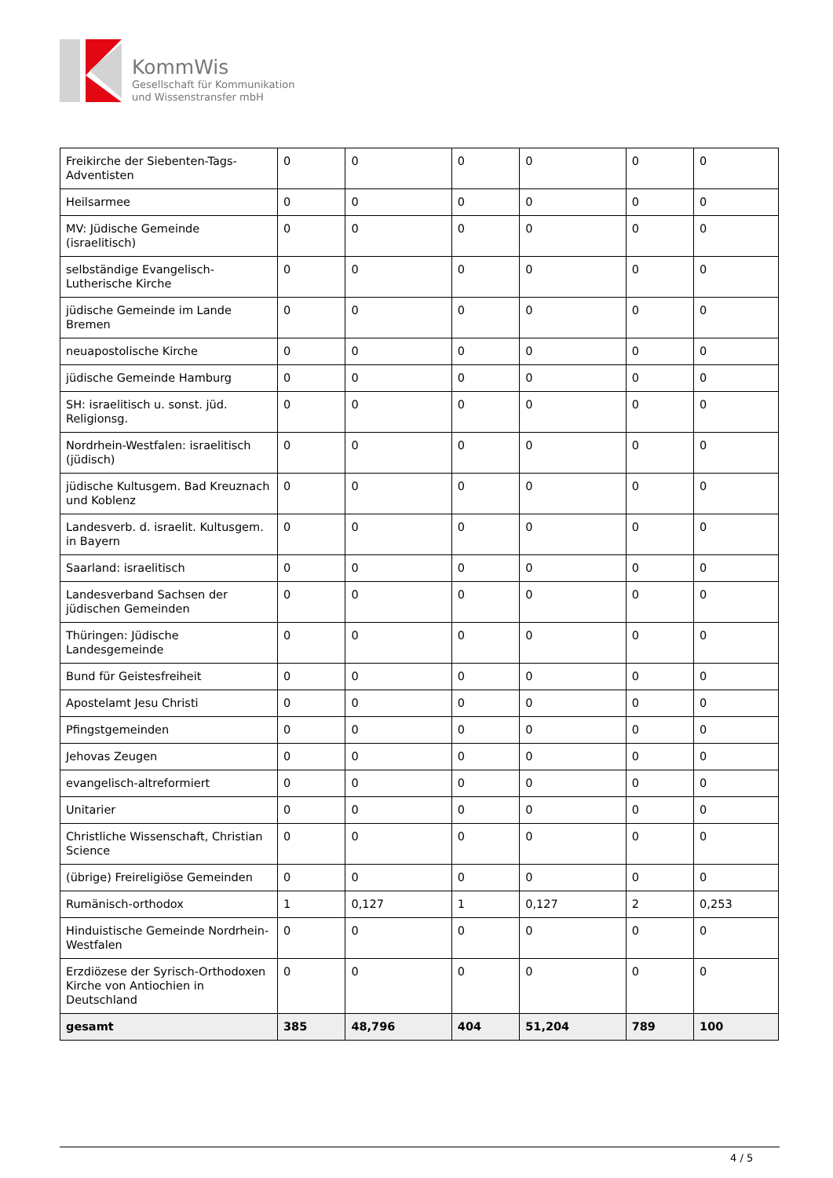KommWis
Gesellschaft für Kommunikation
und Wissenstransfer mbH
| Freikirche der Siebenten-Tags-Adventisten | 0 | 0 | 0 | 0 | 0 | 0 |
| Heilsarmee | 0 | 0 | 0 | 0 | 0 | 0 |
| MV: Jüdische Gemeinde (israelitisch) | 0 | 0 | 0 | 0 | 0 | 0 |
| selbständige Evangelisch-Lutherische Kirche | 0 | 0 | 0 | 0 | 0 | 0 |
| jüdische Gemeinde im Lande Bremen | 0 | 0 | 0 | 0 | 0 | 0 |
| neuapostolische Kirche | 0 | 0 | 0 | 0 | 0 | 0 |
| jüdische Gemeinde Hamburg | 0 | 0 | 0 | 0 | 0 | 0 |
| SH: israelitisch u. sonst. jüd. Religionsg. | 0 | 0 | 0 | 0 | 0 | 0 |
| Nordrhein-Westfalen: israelitisch (jüdisch) | 0 | 0 | 0 | 0 | 0 | 0 |
| jüdische Kultusgem. Bad Kreuznach und Koblenz | 0 | 0 | 0 | 0 | 0 | 0 |
| Landesverb. d. israelit. Kultusgem. in Bayern | 0 | 0 | 0 | 0 | 0 | 0 |
| Saarland: israelitisch | 0 | 0 | 0 | 0 | 0 | 0 |
| Landesverband Sachsen der jüdischen Gemeinden | 0 | 0 | 0 | 0 | 0 | 0 |
| Thüringen: Jüdische Landesgemeinde | 0 | 0 | 0 | 0 | 0 | 0 |
| Bund für Geistesfreiheit | 0 | 0 | 0 | 0 | 0 | 0 |
| Apostelamt Jesu Christi | 0 | 0 | 0 | 0 | 0 | 0 |
| Pfingstgemeinden | 0 | 0 | 0 | 0 | 0 | 0 |
| Jehovas Zeugen | 0 | 0 | 0 | 0 | 0 | 0 |
| evangelisch-altreformiert | 0 | 0 | 0 | 0 | 0 | 0 |
| Unitarier | 0 | 0 | 0 | 0 | 0 | 0 |
| Christliche Wissenschaft, Christian Science | 0 | 0 | 0 | 0 | 0 | 0 |
| (übrige) Freireligiöse Gemeinden | 0 | 0 | 0 | 0 | 0 | 0 |
| Rumänisch-orthodox | 1 | 0,127 | 1 | 0,127 | 2 | 0,253 |
| Hinduistische Gemeinde Nordrhein-Westfalen | 0 | 0 | 0 | 0 | 0 | 0 |
| Erzdiözese der Syrisch-Orthodoxen Kirche von Antiochien in Deutschland | 0 | 0 | 0 | 0 | 0 | 0 |
| gesamt | 385 | 48,796 | 404 | 51,204 | 789 | 100 |
4 / 5